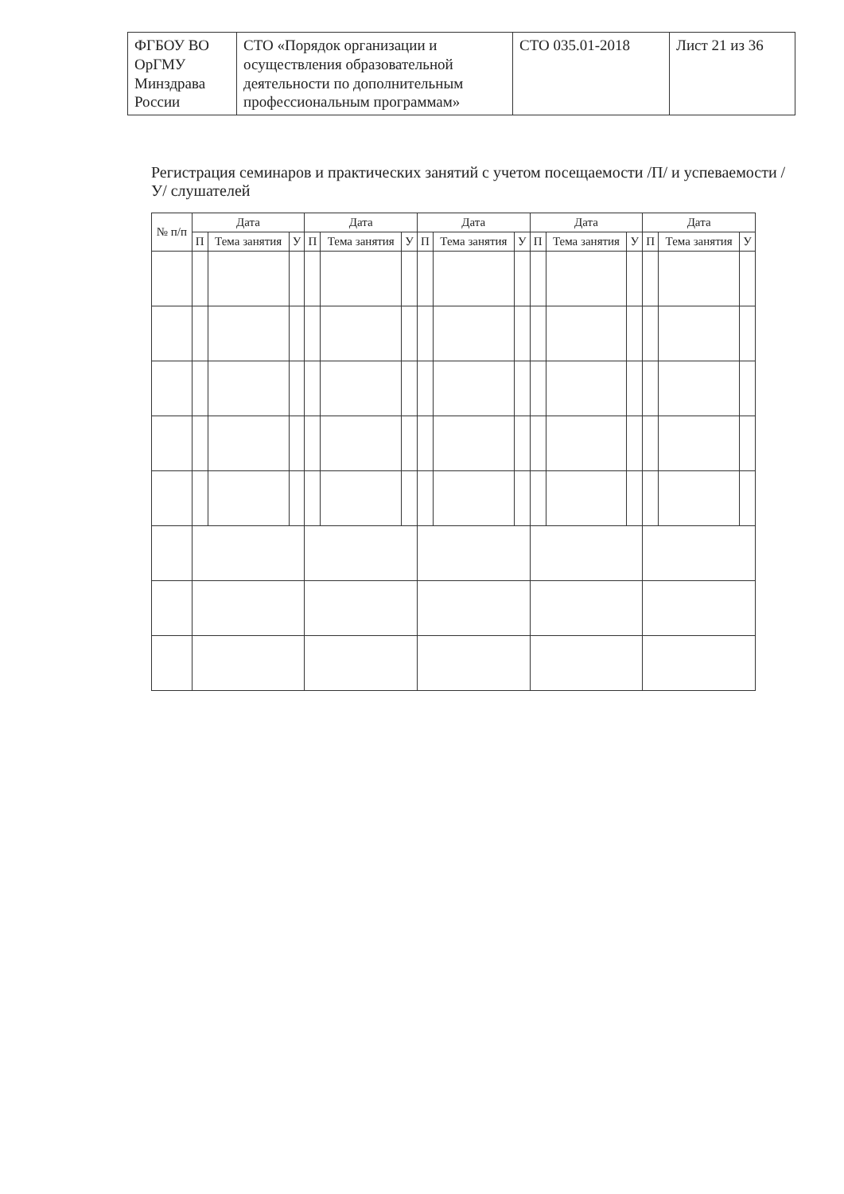| ФГБОУ ВО ОрГМУ Минздрава России | СТО «Порядок организации и осуществления образовательной деятельности по дополнительным профессиональным программам» | СТО 035.01-2018 | Лист 21 из 36 |
Регистрация семинаров и практических занятий с учетом посещаемости /П/ и успеваемости /У/ слушателей
| № п/п | Дата | | | Дата | | | Дата | | | Дата | | | Дата | | |
| --- | --- | --- | --- | --- | --- | --- | --- | --- | --- | --- | --- | --- | --- | --- | --- |
| | П | Тема занятия | У | П | Тема занятия | У | П | Тема занятия | У | П | Тема занятия | У | П | Тема занятия | У |